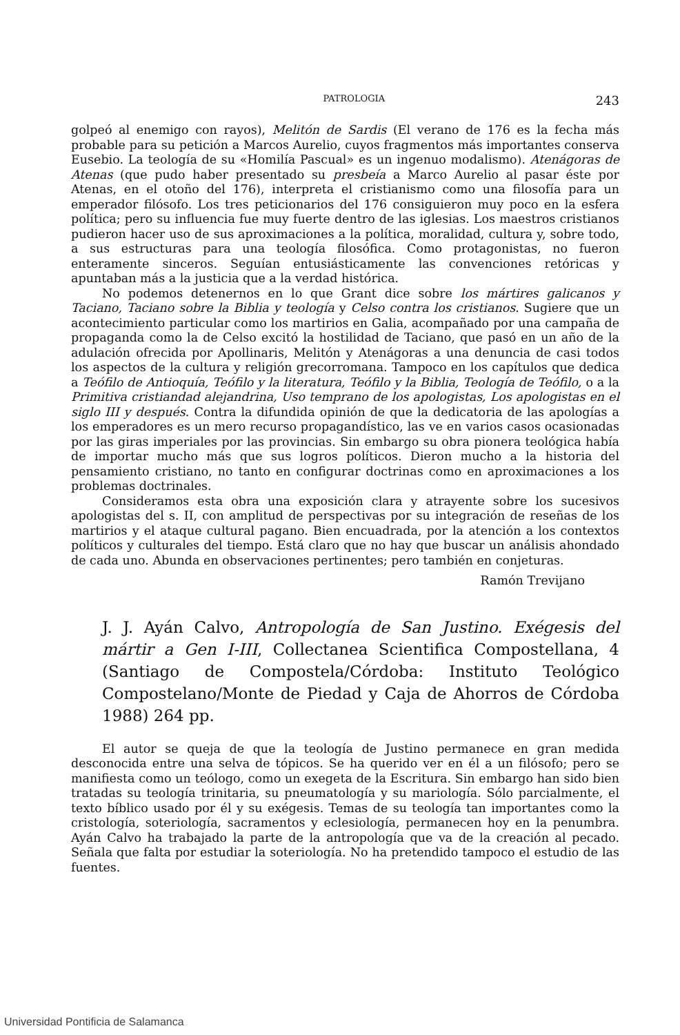PATROLOGIA 243
golpeó al enemigo con rayos), Melitón de Sardis (El verano de 176 es la fecha más probable para su petición a Marcos Aurelio, cuyos fragmentos más importantes conserva Eusebio. La teología de su «Homilía Pascual» es un ingenuo modalismo). Atenágoras de Atenas (que pudo haber presentado su presbeía a Marco Aurelio al pasar éste por Atenas, en el otoño del 176), interpreta el cristianismo como una filosofía para un emperador filósofo. Los tres peticionarios del 176 consiguieron muy poco en la esfera política; pero su influencia fue muy fuerte dentro de las iglesias. Los maestros cristianos pudieron hacer uso de sus aproximaciones a la política, moralidad, cultura y, sobre todo, a sus estructuras para una teología filosófica. Como protagonistas, no fueron enteramente sinceros. Seguían entusiásticamente las convenciones retóricas y apuntaban más a la justicia que a la verdad histórica.
No podemos detenernos en lo que Grant dice sobre los mártires galicanos y Taciano, Taciano sobre la Biblia y teología y Celso contra los cristianos. Sugiere que un acontecimiento particular como los martirios en Galia, acompañado por una campaña de propaganda como la de Celso excitó la hostilidad de Taciano, que pasó en un año de la adulación ofrecida por Apollinaris, Melitón y Atenágoras a una denuncia de casi todos los aspectos de la cultura y religión grecorromana. Tampoco en los capítulos que dedica a Teófilo de Antioquía, Teófilo y la literatura, Teófilo y la Biblia, Teología de Teófilo, o a la Primitiva cristiandad alejandrina, Uso temprano de los apologistas, Los apologistas en el siglo III y después. Contra la difundida opinión de que la dedicatoria de las apologías a los emperadores es un mero recurso propagandístico, las ve en varios casos ocasionadas por las giras imperiales por las provincias. Sin embargo su obra pionera teológica había de importar mucho más que sus logros políticos. Dieron mucho a la historia del pensamiento cristiano, no tanto en configurar doctrinas como en aproximaciones a los problemas doctrinales.
Consideramos esta obra una exposición clara y atrayente sobre los sucesivos apologistas del s. II, con amplitud de perspectivas por su integración de reseñas de los martirios y el ataque cultural pagano. Bien encuadrada, por la atención a los contextos políticos y culturales del tiempo. Está claro que no hay que buscar un análisis ahondado de cada uno. Abunda en observaciones pertinentes; pero también en conjeturas.
Ramón Trevijano
J. J. Ayán Calvo, Antropología de San Justino. Exégesis del mártir a Gen I-III, Collectanea Scientifica Compostellana, 4 (Santiago de Compostela/Córdoba: Instituto Teológico Compostelano/Monte de Piedad y Caja de Ahorros de Córdoba 1988) 264 pp.
El autor se queja de que la teología de Justino permanece en gran medida desconocida entre una selva de tópicos. Se ha querido ver en él a un filósofo; pero se manifiesta como un teólogo, como un exegeta de la Escritura. Sin embargo han sido bien tratadas su teología trinitaria, su pneumatología y su mariología. Sólo parcialmente, el texto bíblico usado por él y su exégesis. Temas de su teología tan importantes como la cristología, soteriología, sacramentos y eclesiología, permanecen hoy en la penumbra. Ayán Calvo ha trabajado la parte de la antropología que va de la creación al pecado. Señala que falta por estudiar la soteriología. No ha pretendido tampoco el estudio de las fuentes.
Universidad Pontificia de Salamanca